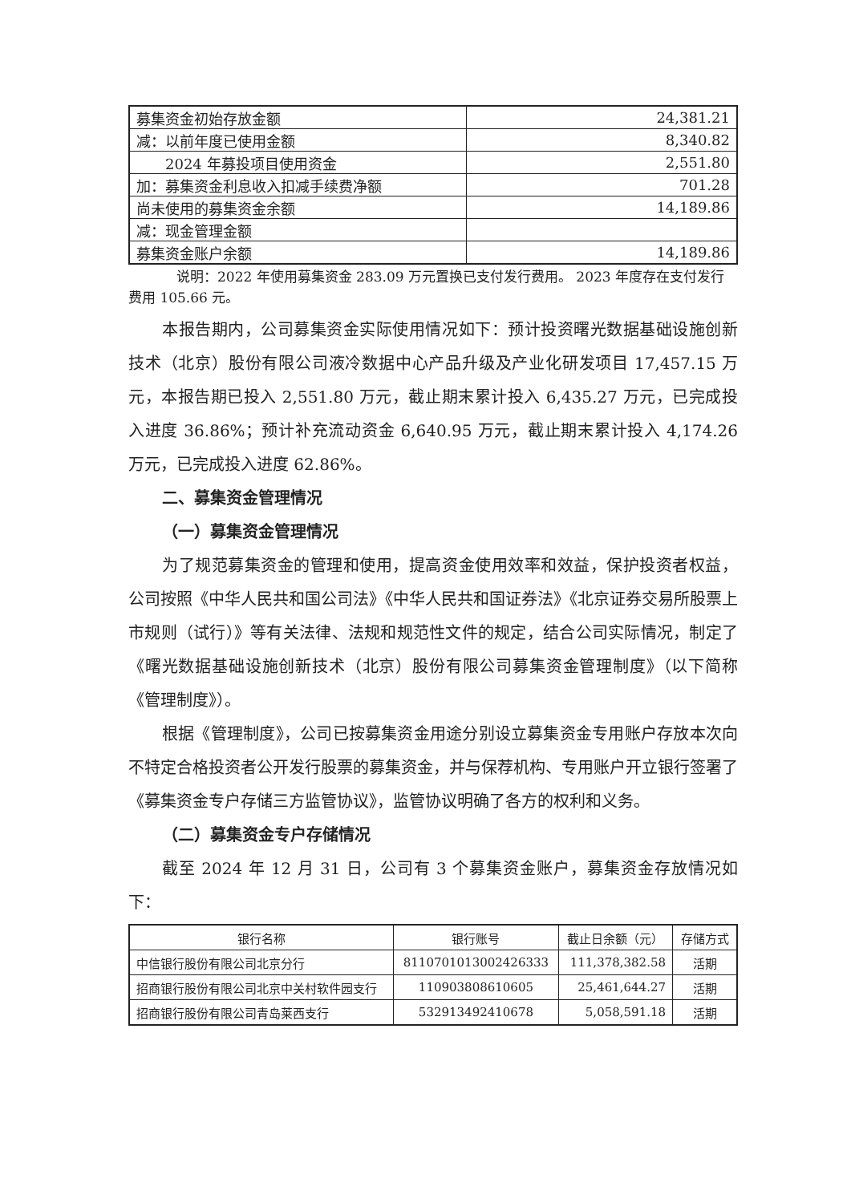| 募集资金初始存放金额 | 24,381.21 |
| 减：以前年度已使用金额 | 8,340.82 |
| 2024 年募投项目使用资金 | 2,551.80 |
| 加：募集资金利息收入扣减手续费净额 | 701.28 |
| 尚未使用的募集资金余额 | 14,189.86 |
| 减：现金管理金额 | |
| 募集资金账户余额 | 14,189.86 |
说明：2022 年使用募集资金 283.09 万元置换已支付发行费用。 2023 年度存在支付发行费用 105.66 元。
本报告期内，公司募集资金实际使用情况如下：预计投资曙光数据基础设施创新技术（北京）股份有限公司液冷数据中心产品升级及产业化研发项目 17,457.15 万元，本报告期已投入 2,551.80 万元，截止期末累计投入 6,435.27 万元，已完成投入进度 36.86%；预计补充流动资金 6,640.95 万元，截止期末累计投入 4,174.26 万元，已完成投入进度 62.86%。
二、募集资金管理情况
（一）募集资金管理情况
为了规范募集资金的管理和使用，提高资金使用效率和效益，保护投资者权益，公司按照《中华人民共和国公司法》《中华人民共和国证券法》《北京证券交易所股票上市规则（试行）》等有关法律、法规和规范性文件的规定，结合公司实际情况，制定了《曙光数据基础设施创新技术（北京）股份有限公司募集资金管理制度》（以下简称《管理制度》）。
根据《管理制度》，公司已按募集资金用途分别设立募集资金专用账户存放本次向不特定合格投资者公开发行股票的募集资金，并与保荐机构、专用账户开立银行签署了《募集资金专户存储三方监管协议》，监管协议明确了各方的权利和义务。
（二）募集资金专户存储情况
截至 2024 年 12 月 31 日，公司有 3 个募集资金账户，募集资金存放情况如下：
| 银行名称 | 银行账号 | 截止日余额（元） | 存储方式 |
| --- | --- | --- | --- |
| 中信银行股份有限公司北京分行 | 8110701013002426333 | 111,378,382.58 | 活期 |
| 招商银行股份有限公司北京中关村软件园支行 | 110903808610605 | 25,461,644.27 | 活期 |
| 招商银行股份有限公司青岛莱西支行 | 532913492410678 | 5,058,591.18 | 活期 |